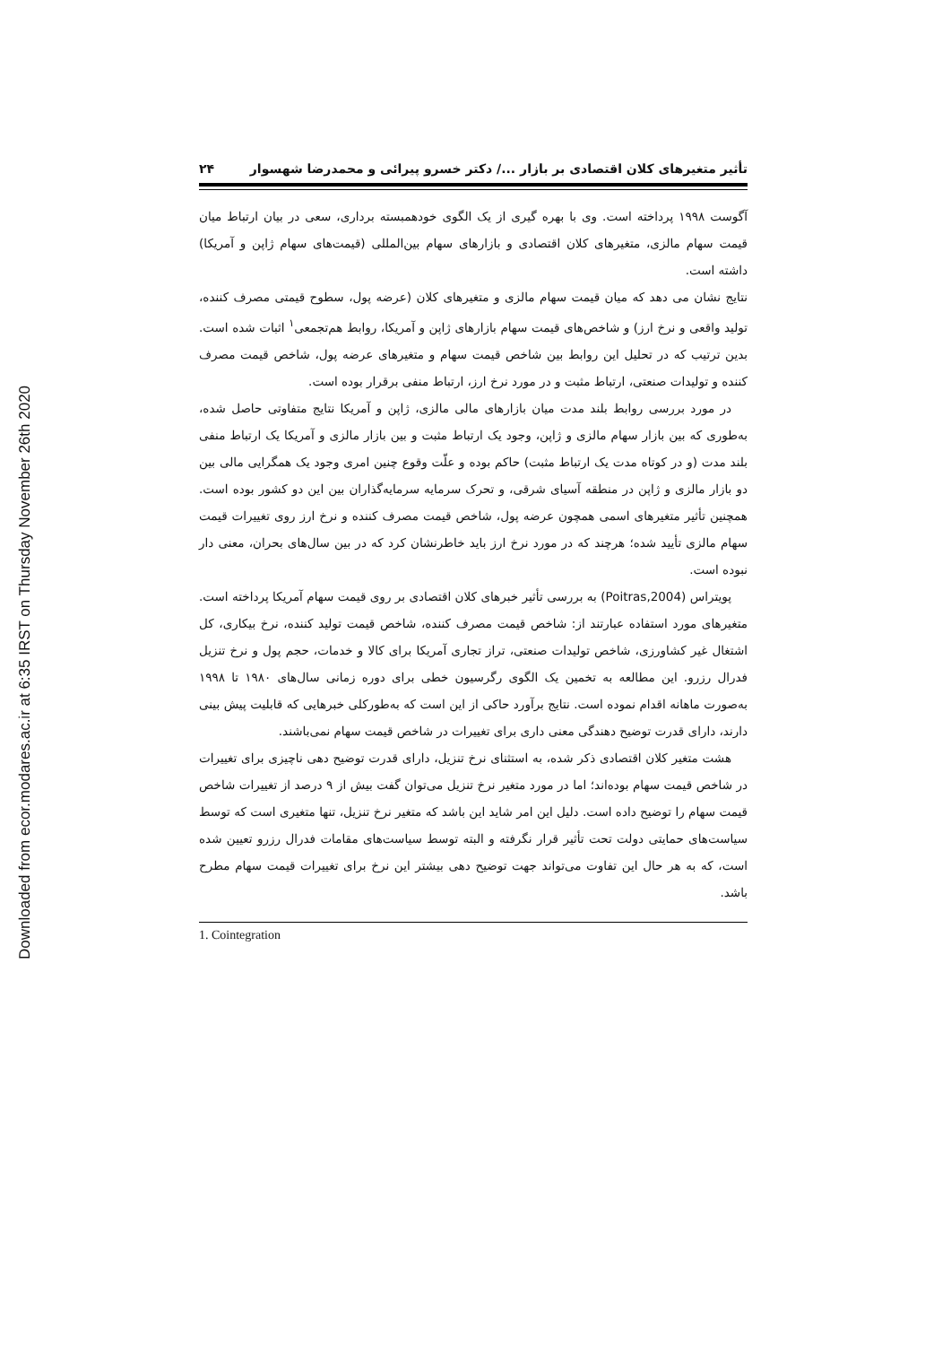Downloaded from ecor.modares.ac.ir at 6:35 IRST on Thursday November 26th 2020
تأثیر متغیرهای کلان اقتصادی بر بازار .../ دکتر خسرو پیرائی و محمدرضا شهسوار ۲۴
آگوست ۱۹۹۸ پرداخته است. وی با بهره گیری از یک الگوی خودهمبسته برداری، سعی در بیان ارتباط میان قیمت سهام مالزی، متغیرهای کلان اقتصادی و بازارهای سهام بین‌المللی (قیمت‌های سهام ژاپن و آمریکا) داشته است.
نتایج نشان می دهد که میان قیمت سهام مالزی و متغیرهای کلان (عرضه پول، سطوح قیمتی مصرف کننده، تولید واقعی و نرخ ارز) و شاخص‌های قیمت سهام بازارهای ژاپن و آمریکا، روابط هم‌تجمعی<sup>۱</sup> اثبات شده است. بدین ترتیب که در تحلیل این روابط بین شاخص قیمت سهام و متغیرهای عرضه پول، شاخص قیمت مصرف کننده و تولیدات صنعتی، ارتباط مثبت و در مورد نرخ ارز، ارتباط منفی برقرار بوده است.
در مورد بررسی روابط بلند مدت میان بازارهای مالی مالزی، ژاپن و آمریکا نتایج متفاوتی حاصل شده، به‌طوری که بین بازار سهام مالزی و ژاپن، وجود یک ارتباط مثبت و بین بازار مالزی و آمریکا یک ارتباط منفی بلند مدت (و در کوتاه مدت یک ارتباط مثبت) حاکم بوده و علّت وقوع چنین امری وجود یک همگرایی مالی بین دو بازار مالزی و ژاپن در منطقه آسیای شرقی، و تحرک سرمایه سرمایه‌گذاران بین این دو کشور بوده است. همچنین تأثیر متغیرهای اسمی همچون عرضه پول، شاخص قیمت مصرف کننده و نرخ ارز روی تغییرات قیمت سهام مالزی تأیید شده؛ هرچند که در مورد نرخ ارز باید خاطرنشان کرد که در بین سال‌های بحران، معنی دار نبوده است.
پویتراس (Poitras,2004) به بررسی تأثیر خبرهای کلان اقتصادی بر روی قیمت سهام آمریکا پرداخته است. متغیرهای مورد استفاده عبارتند از: شاخص قیمت مصرف کننده، شاخص قیمت تولید کننده، نرخ بیکاری، کل اشتغال غیر کشاورزی، شاخص تولیدات صنعتی، تراز تجاری آمریکا برای کالا و خدمات، حجم پول و نرخ تنزیل فدرال رزرو. این مطالعه به تخمین یک الگوی رگرسیون خطی برای دوره زمانی سال‌های ۱۹۸۰ تا ۱۹۹۸ به‌صورت ماهانه اقدام نموده است. نتایج برآورد حاکی از این است که به‌طورکلی خبرهایی که قابلیت پیش بینی دارند، دارای قدرت توضیح دهندگی معنی داری برای تغییرات در شاخص قیمت سهام نمی‌باشند.
هشت متغیر کلان اقتصادی ذکر شده، به استثنای نرخ تنزیل، دارای قدرت توضیح دهی ناچیزی برای تغییرات در شاخص قیمت سهام بوده‌اند؛ اما در مورد متغیر نرخ تنزیل می‌توان گفت بیش از ۹ درصد از تغییرات شاخص قیمت سهام را توضیح داده است. دلیل این امر شاید این باشد که متغیر نرخ تنزیل، تنها متغیری است که توسط سیاست‌های حمایتی دولت تحت تأثیر قرار نگرفته و البته توسط سیاست‌های مقامات فدرال رزرو تعیین شده است، که به هر حال این تفاوت می‌تواند جهت توضیح دهی بیشتر این نرخ برای تغییرات قیمت سهام مطرح باشد.
1. Cointegration